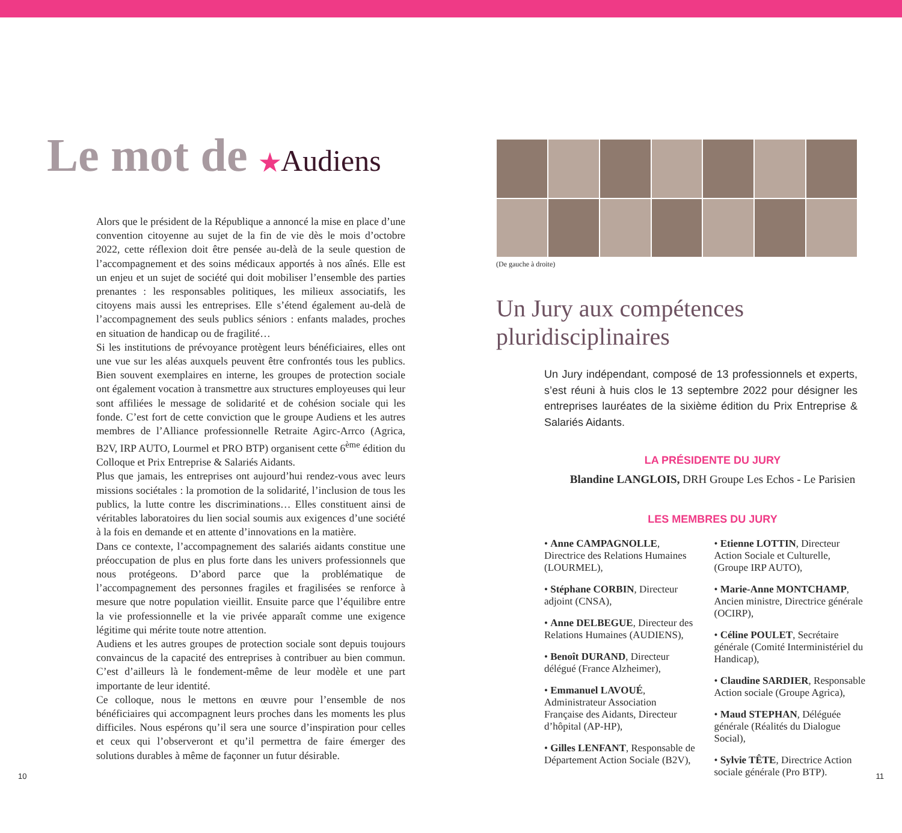Le mot de ★Audiens
Alors que le président de la République a annoncé la mise en place d’une convention citoyenne au sujet de la fin de vie dès le mois d’octobre 2022, cette réflexion doit être pensée au-delà de la seule question de l’accompagnement et des soins médicaux apportés à nos aînés. Elle est un enjeu et un sujet de société qui doit mobiliser l’ensemble des parties prenantes : les responsables politiques, les milieux associatifs, les citoyens mais aussi les entreprises. Elle s’étend également au-delà de l’accompagnement des seuls publics séniors : enfants malades, proches en situation de handicap ou de fragilité…
Si les institutions de prévoyance protègent leurs bénéficiaires, elles ont une vue sur les aléas auxquels peuvent être confrontés tous les publics. Bien souvent exemplaires en interne, les groupes de protection sociale ont également vocation à transmettre aux structures employeuses qui leur sont affiliées le message de solidarité et de cohésion sociale qui les fonde. C’est fort de cette conviction que le groupe Audiens et les autres membres de l’Alliance professionnelle Retraite Agirc-Arrco (Agrica, B2V, IRP AUTO, Lourmel et PRO BTP) organisent cette 6<sup>ème</sup> édition du Colloque et Prix Entreprise & Salariés Aidants.
Plus que jamais, les entreprises ont aujourd’hui rendez-vous avec leurs missions sociétales : la promotion de la solidarité, l’inclusion de tous les publics, la lutte contre les discriminations… Elles constituent ainsi de véritables laboratoires du lien social soumis aux exigences d’une société à la fois en demande et en attente d’innovations en la matière.
Dans ce contexte, l’accompagnement des salariés aidants constitue une préoccupation de plus en plus forte dans les univers professionnels que nous protégeons. D’abord parce que la problématique de l’accompagnement des personnes fragiles et fragilisées se renforce à mesure que notre population vieillit. Ensuite parce que l’équilibre entre la vie professionnelle et la vie privée apparaît comme une exigence légitime qui mérite toute notre attention.
Audiens et les autres groupes de protection sociale sont depuis toujours convaincus de la capacité des entreprises à contribuer au bien commun. C’est d’ailleurs là le fondement-même de leur modèle et une part importante de leur identité.
Ce colloque, nous le mettons en œuvre pour l’ensemble de nos bénéficiaires qui accompagnent leurs proches dans les moments les plus difficiles. Nous espérons qu’il sera une source d’inspiration pour celles et ceux qui l’observeront et qu’il permettra de faire émerger des solutions durables à même de façonner un futur désirable.
10
(De gauche à droite)
Un Jury aux compétences
pluridisciplinaires
Un Jury indépendant, composé de 13 professionnels et experts, s’est réuni à huis clos le 13 septembre 2022 pour désigner les entreprises lauréates de la sixième édition du Prix Entreprise & Salariés Aidants.
LA PRÉSIDENTE DU JURY
Blandine LANGLOIS, DRH Groupe Les Echos - Le Parisien
LES MEMBRES DU JURY
• Anne CAMPAGNOLLE, Directrice des Relations Humaines (LOURMEL),
• Stéphane CORBIN, Directeur adjoint (CNSA),
• Anne DELBEGUE, Directeur des Relations Humaines (AUDIENS),
• Benoît DURAND, Directeur délégué (France Alzheimer),
• Emmanuel LAVOUÉ, Administrateur Association Française des Aidants, Directeur d’hôpital (AP-HP),
• Gilles LENFANT, Responsable de Département Action Sociale (B2V),
• Etienne LOTTIN, Directeur Action Sociale et Culturelle, (Groupe IRP AUTO),
• Marie-Anne MONTCHAMP, Ancien ministre, Directrice générale (OCIRP),
• Céline POULET, Secrétaire générale (Comité Interministériel du Handicap),
• Claudine SARDIER, Responsable Action sociale (Groupe Agrica),
• Maud STEPHAN, Déléguée générale (Réalités du Dialogue Social),
• Sylvie TÊTE, Directrice Action sociale générale (Pro BTP).
11